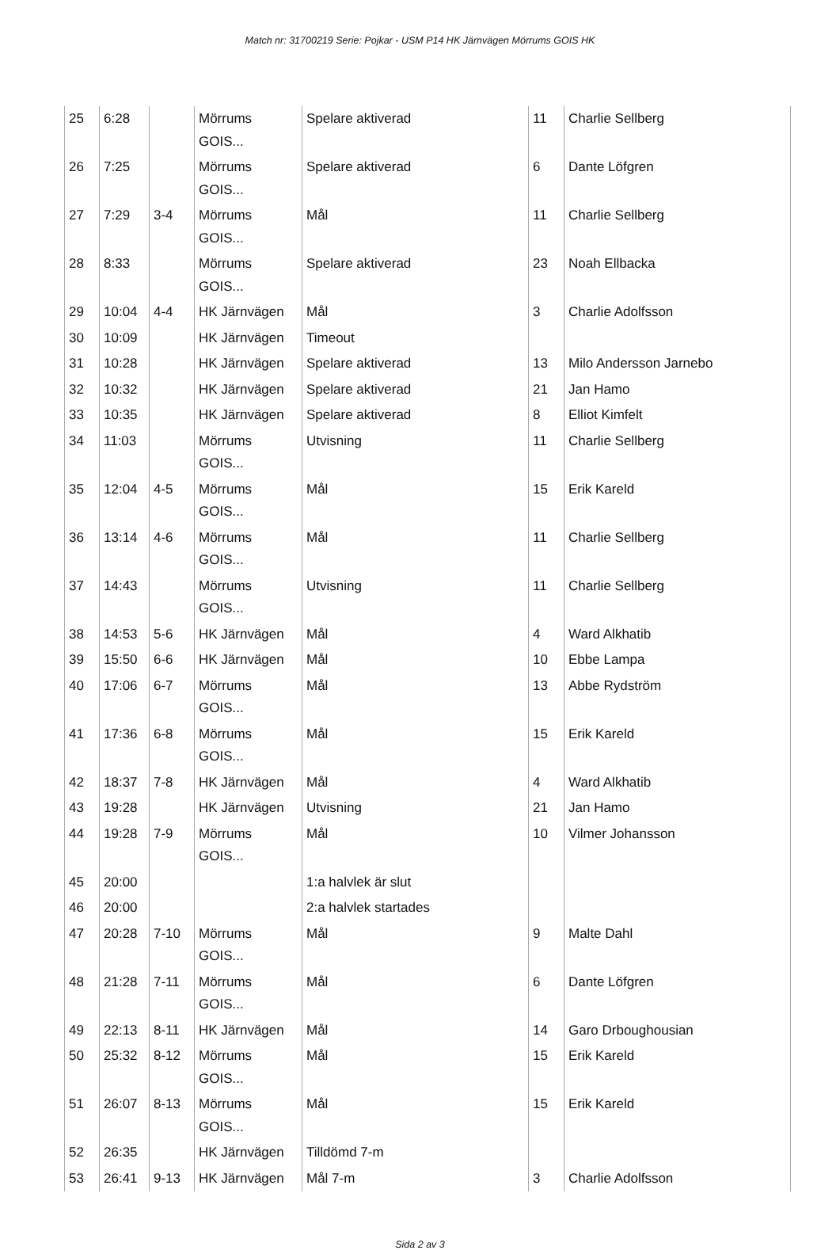Match nr: 31700219 Serie: Pojkar - USM P14 HK Järnvägen Mörrums GOIS HK
| 25 | 6:28 | | Mörrums GOIS... | Spelare aktiverad | 11 | Charlie Sellberg |
| 26 | 7:25 | | Mörrums GOIS... | Spelare aktiverad | 6 | Dante Löfgren |
| 27 | 7:29 | 3-4 | Mörrums GOIS... | Mål | 11 | Charlie Sellberg |
| 28 | 8:33 | | Mörrums GOIS... | Spelare aktiverad | 23 | Noah Ellbacka |
| 29 | 10:04 | 4-4 | HK Järnvägen | Mål | 3 | Charlie Adolfsson |
| 30 | 10:09 | | HK Järnvägen | Timeout | | |
| 31 | 10:28 | | HK Järnvägen | Spelare aktiverad | 13 | Milo Andersson Jarnebo |
| 32 | 10:32 | | HK Järnvägen | Spelare aktiverad | 21 | Jan Hamo |
| 33 | 10:35 | | HK Järnvägen | Spelare aktiverad | 8 | Elliot Kimfelt |
| 34 | 11:03 | | Mörrums GOIS... | Utvisning | 11 | Charlie Sellberg |
| 35 | 12:04 | 4-5 | Mörrums GOIS... | Mål | 15 | Erik Kareld |
| 36 | 13:14 | 4-6 | Mörrums GOIS... | Mål | 11 | Charlie Sellberg |
| 37 | 14:43 | | Mörrums GOIS... | Utvisning | 11 | Charlie Sellberg |
| 38 | 14:53 | 5-6 | HK Järnvägen | Mål | 4 | Ward Alkhatib |
| 39 | 15:50 | 6-6 | HK Järnvägen | Mål | 10 | Ebbe Lampa |
| 40 | 17:06 | 6-7 | Mörrums GOIS... | Mål | 13 | Abbe Rydström |
| 41 | 17:36 | 6-8 | Mörrums GOIS... | Mål | 15 | Erik Kareld |
| 42 | 18:37 | 7-8 | HK Järnvägen | Mål | 4 | Ward Alkhatib |
| 43 | 19:28 | | HK Järnvägen | Utvisning | 21 | Jan Hamo |
| 44 | 19:28 | 7-9 | Mörrums GOIS... | Mål | 10 | Vilmer Johansson |
| 45 | 20:00 | | | 1:a halvlek är slut | | |
| 46 | 20:00 | | | 2:a halvlek startades | | |
| 47 | 20:28 | 7-10 | Mörrums GOIS... | Mål | 9 | Malte Dahl |
| 48 | 21:28 | 7-11 | Mörrums GOIS... | Mål | 6 | Dante Löfgren |
| 49 | 22:13 | 8-11 | HK Järnvägen | Mål | 14 | Garo Drboughousian |
| 50 | 25:32 | 8-12 | Mörrums GOIS... | Mål | 15 | Erik Kareld |
| 51 | 26:07 | 8-13 | Mörrums GOIS... | Mål | 15 | Erik Kareld |
| 52 | 26:35 | | HK Järnvägen | Tilldömd 7-m | | |
| 53 | 26:41 | 9-13 | HK Järnvägen | Mål 7-m | 3 | Charlie Adolfsson |
Sida 2 av 3